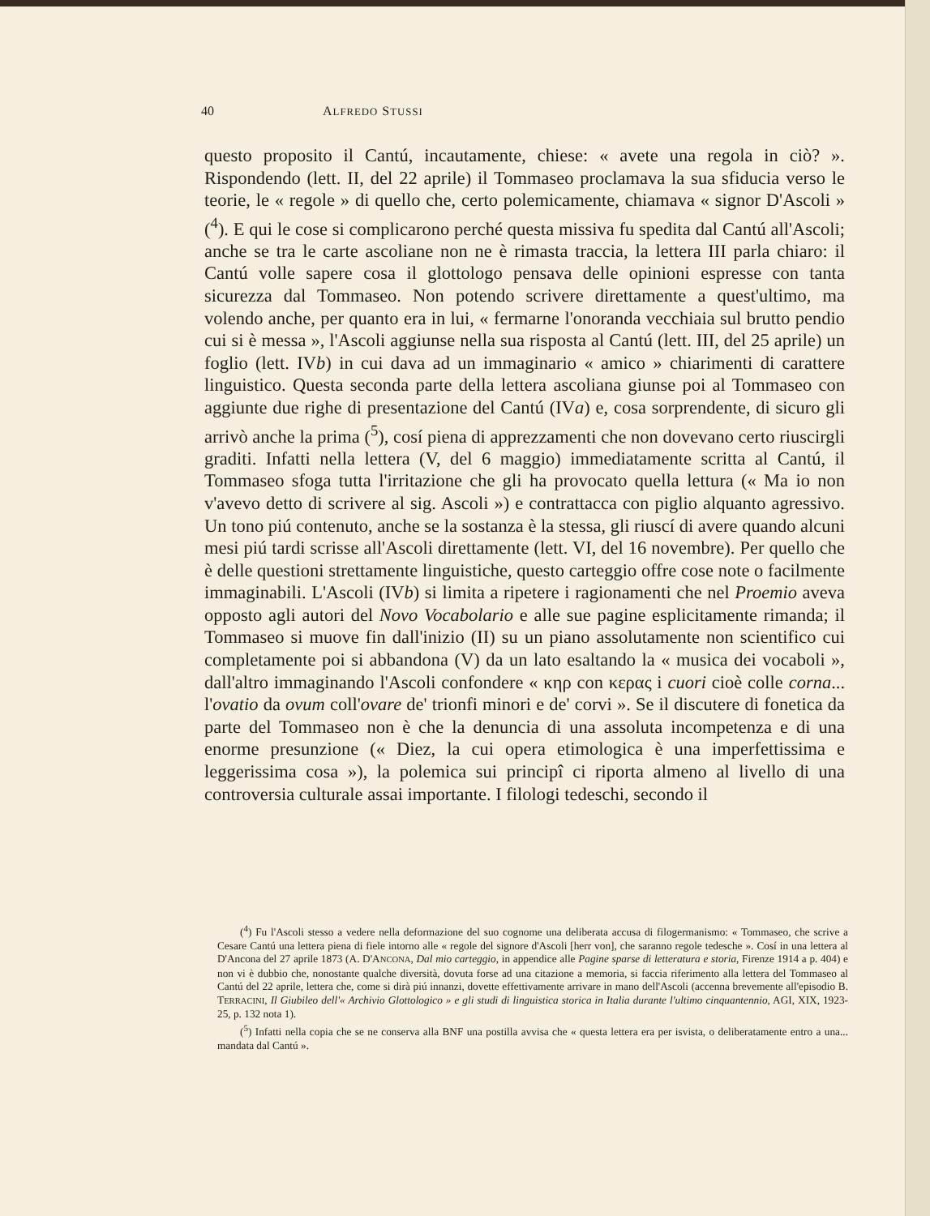40 ALFREDO STUSSI
questo proposito il Cantú, incautamente, chiese: « avete una regola in ciò? ». Rispondendo (lett. II, del 22 aprile) il Tommaseo proclamava la sua sfiducia verso le teorie, le « regole » di quello che, certo polemicamente, chiamava « signor D'Ascoli » (<sup>4</sup>). E qui le cose si complicarono perché questa missiva fu spedita dal Cantú all'Ascoli; anche se tra le carte ascoliane non ne è rimasta traccia, la lettera III parla chiaro: il Cantú volle sapere cosa il glottologo pensava delle opinioni espresse con tanta sicurezza dal Tommaseo. Non potendo scrivere direttamente a quest'ultimo, ma volendo anche, per quanto era in lui, « fermarne l'onoranda vecchiaia sul brutto pendio cui si è messa », l'Ascoli aggiunse nella sua risposta al Cantú (lett. III, del 25 aprile) un foglio (lett. IVb) in cui dava ad un immaginario « amico » chiarimenti di carattere linguistico. Questa seconda parte della lettera ascoliana giunse poi al Tommaseo con aggiunte due righe di presentazione del Cantú (IVa) e, cosa sorprendente, di sicuro gli arrivò anche la prima (<sup>5</sup>), cosí piena di apprezzamenti che non dovevano certo riuscirgli graditi. Infatti nella lettera (V, del 6 maggio) immediatamente scritta al Cantú, il Tommaseo sfoga tutta l'irritazione che gli ha provocato quella lettura (« Ma io non v'avevo detto di scrivere al sig. Ascoli ») e contrattacca con piglio alquanto agressivo. Un tono piú contenuto, anche se la sostanza è la stessa, gli riuscí di avere quando alcuni mesi piú tardi scrisse all'Ascoli direttamente (lett. VI, del 16 novembre). Per quello che è delle questioni strettamente linguistiche, questo carteggio offre cose note o facilmente immaginabili. L'Ascoli (IVb) si limita a ripetere i ragionamenti che nel Proemio aveva opposto agli autori del Novo Vocabolario e alle sue pagine esplicitamente rimanda; il Tommaseo si muove fin dall'inizio (II) su un piano assolutamente non scientifico cui completamente poi si abbandona (V) da un lato esaltando la « musica dei vocaboli », dall'altro immaginando l'Ascoli confondere « κηρ con κερας i cuori cioè colle corna... l'ovatio da ovum coll'ovare de' trionfi minori e de' corvi ». Se il discutere di fonetica da parte del Tommaseo non è che la denuncia di una assoluta incompetenza e di una enorme presunzione (« Diez, la cui opera etimologica è una imperfettissima e leggerissima cosa »), la polemica sui principî ci riporta almeno al livello di una controversia culturale assai importante. I filologi tedeschi, secondo il
(<sup>4</sup>) Fu l'Ascoli stesso a vedere nella deformazione del suo cognome una deliberata accusa di filogermanismo: « Tommaseo, che scrive a Cesare Cantú una lettera piena di fiele intorno alle « regole del signore d'Ascoli [herr von], che saranno regole tedesche ». Cosí in una lettera al D'Ancona del 27 aprile 1873 (A. D'ANCONA, Dal mio carteggio, in appendice alle Pagine sparse di letteratura e storia, Firenze 1914 a p. 404) e non vi è dubbio che, nonostante qualche diversità, dovuta forse ad una citazione a memoria, si faccia riferimento alla lettera del Tommaseo al Cantú del 22 aprile, lettera che, come si dirà piú innanzi, dovette effettivamente arrivare in mano dell'Ascoli (accenna brevemente all'episodio B. TERRACINI, Il Giubileo dell'« Archivio Glottologico » e gli studi di linguistica storica in Italia durante l'ultimo cinquantennio, AGI, XIX, 1923-25, p. 132 nota 1).
(<sup>5</sup>) Infatti nella copia che se ne conserva alla BNF una postilla avvisa che « questa lettera era per isvista, o deliberatamente entro a una... mandata dal Cantú ».